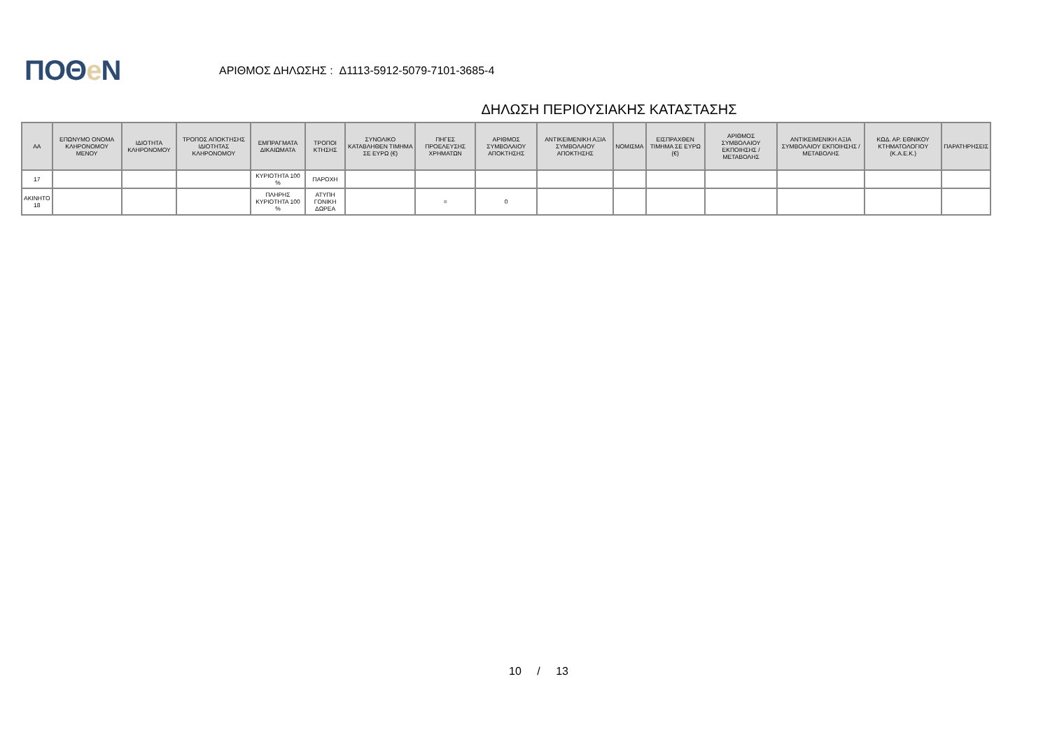ΠΟΘe Ν
ΑΡΙΘΜΟΣ ΔΗΛΩΣΗΣ : Δ1113-5912-5079-7101-3685-4
ΔΗΛΩΣΗ ΠΕΡΙΟΥΣΙΑΚΗΣ ΚΑΤΑΣΤΑΣΗΣ
| ΑΑ | ΕΠΩΝΥΜΟ ΟΝΟΜΑ ΚΛΗΡΟΝΟΜΟΥ ΜΕΝΟΥ | ΙΔΙΟΤΗΤΑ ΚΛΗΡΟΝΟΜΟΥ | ΤΡΟΠΟΣ ΑΠΟΚΤΗΣΗΣ ΙΔΙΟΤΗΤΑΣ ΚΛΗΡΟΝΟΜΟΥ | ΕΜΠΡΑΓΜΑΤΑ ΔΙΚΑΙΩΜΑΤΑ | ΤΡΟΠΟΙ ΚΤΗΣΗΣ | ΣΥΝΟΛΙΚΟ ΚΑΤΑΒΛΗΘΕΝ ΤΙΜΗΜΑ ΣΕ ΕΥΡΩ (€) | ΠΗΓΕΣ ΠΡΟΕΛΕΥΣΗΣ ΧΡΗΜΑΤΩΝ | ΑΡΙΘΜΟΣ ΣΥΜΒΟΛΑΙΟΥ ΑΠΟΚΤΗΣΗΣ | ΑΝΤΙΚΕΙΜΕΝΙΚΗ ΑΞΙΑ ΣΥΜΒΟΛΑΙΟΥ ΑΠΟΚΤΗΣΗΣ | ΝΟΜΙΣΜΑ | ΕΙΣΠΡΑΧΘΕΝ ΤΙΜΗΜΑ ΣΕ ΕΥΡΩ (€) | ΑΡΙΘΜΟΣ ΣΥΜΒΟΛΑΙΟΥ ΕΚΠΟΙΗΣΗΣ /ΜΕΤΑΒΟΛΗΣ | ΑΝΤΙΚΕΙΜΕΝΙΚΗ ΑΞΙΑ ΣΥΜΒΟΛΑΙΟΥ ΕΚΠΟΙΗΣΗΣ / ΜΕΤΑΒΟΛΗΣ | ΚΩΔ. ΑΡ. ΕΘΝΙΚΟΥ ΚΤΗΜΑΤΟΛΟΓΙΟΥ (Κ.Α.Ε.Κ.) | ΠΑΡΑΤΗΡΗΣΕΙΣ |
| --- | --- | --- | --- | --- | --- | --- | --- | --- | --- | --- | --- | --- | --- | --- | --- |
| 17 | | | | ΚΥΡΙΟΤΗΤΑ 100 % | ΠΑΡΟΧΗ | | | | | | | | | | |
| ΑΚΙΝΗΤΟ 18 | | | | ΠΛΗΡΗΣ ΚΥΡΙΟΤΗΤΑ 100 % | ΑΤΥΠΗ ΓΟΝΙΚΗ ΔΩΡΕΑ | | = | 0 | | | | | | | |
10 / 13